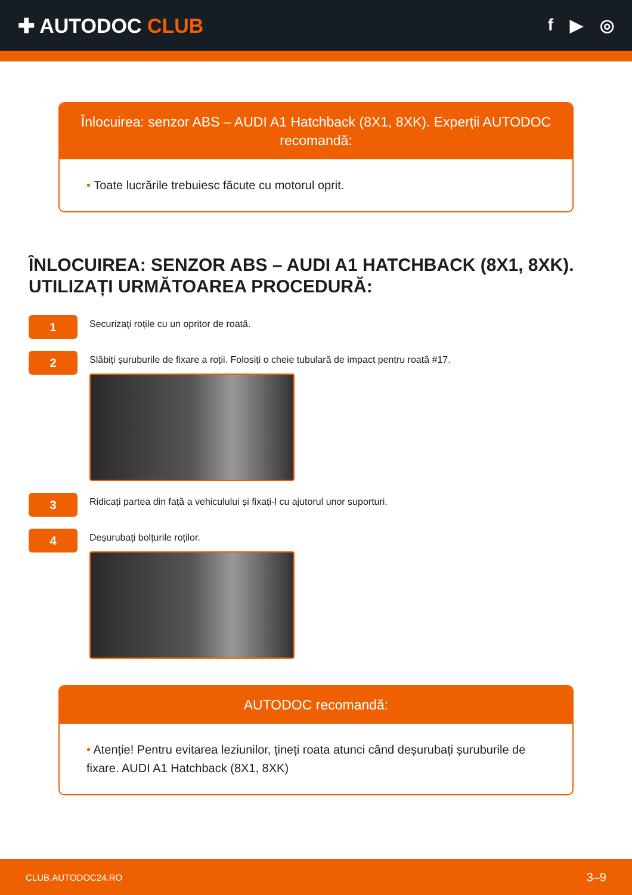✚ AUTODOC CLUB
f ▶ ◎
Înlocuirea: senzor ABS – AUDI A1 Hatchback (8X1, 8XK). Experții AUTODOC recomandă:
• Toate lucrările trebuiesc făcute cu motorul oprit.
ÎNLOCUIREA: SENZOR ABS – AUDI A1 HATCHBACK (8X1, 8XK). UTILIZAȚI URMĂTOAREA PROCEDURĂ:
1
Securizați roțile cu un opritor de roată.
2
Slăbiți șuruburile de fixare a roții. Folosiți o cheie tubulară de impact pentru roată #17.
3
Ridicați partea din față a vehiculului și fixați-l cu ajutorul unor suporturi.
4
Deșurubați bolțurile roților.
AUTODOC recomandă:
• Atenție! Pentru evitarea leziunilor, țineți roata atunci când deșurubați șuruburile de fixare. AUDI A1 Hatchback (8X1, 8XK)
CLUB.AUTODOC24.RO 3–9